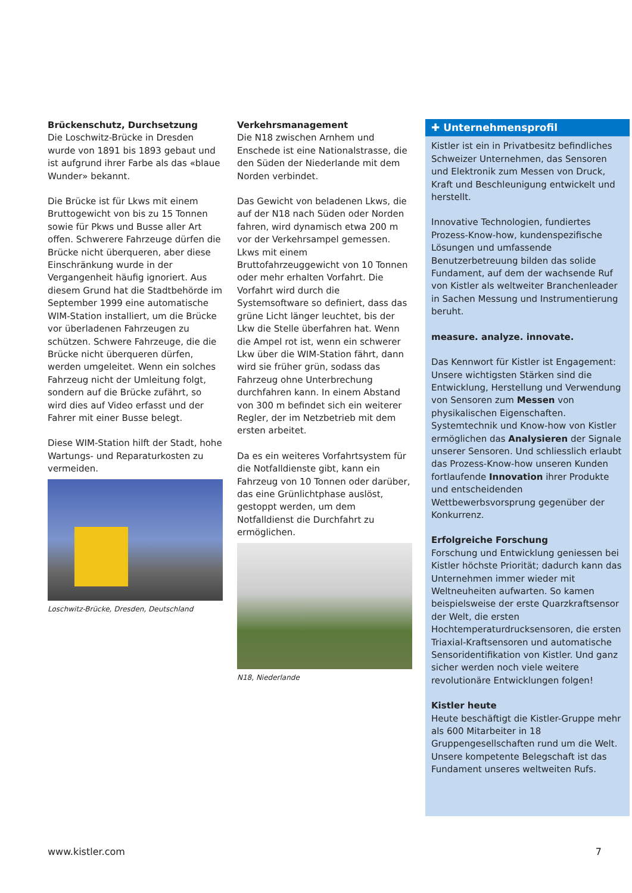Brückenschutz, Durchsetzung
Die Loschwitz-Brücke in Dresden wurde von 1891 bis 1893 gebaut und ist aufgrund ihrer Farbe als das «blaue Wunder» bekannt.
Die Brücke ist für Lkws mit einem Bruttogewicht von bis zu 15 Tonnen sowie für Pkws und Busse aller Art offen. Schwerere Fahrzeuge dürfen die Brücke nicht überqueren, aber diese Einschränkung wurde in der Vergangenheit häufig ignoriert. Aus diesem Grund hat die Stadtbehörde im September 1999 eine automatische WIM-Station installiert, um die Brücke vor überladenen Fahrzeugen zu schützen. Schwere Fahrzeuge, die die Brücke nicht überqueren dürfen, werden umgeleitet. Wenn ein solches Fahrzeug nicht der Umleitung folgt, sondern auf die Brücke zufährt, so wird dies auf Video erfasst und der Fahrer mit einer Busse belegt.
Diese WIM-Station hilft der Stadt, hohe Wartungs- und Reparaturkosten zu vermeiden.
Loschwitz-Brücke, Dresden, Deutschland
Verkehrsmanagement
Die N18 zwischen Arnhem und Enschede ist eine Nationalstrasse, die den Süden der Niederlande mit dem Norden verbindet.
Das Gewicht von beladenen Lkws, die auf der N18 nach Süden oder Norden fahren, wird dynamisch etwa 200 m vor der Verkehrsampel gemessen. Lkws mit einem Bruttofahrzeuggewicht von 10 Tonnen oder mehr erhalten Vorfahrt. Die Vorfahrt wird durch die Systemsoftware so definiert, dass das grüne Licht länger leuchtet, bis der Lkw die Stelle überfahren hat. Wenn die Ampel rot ist, wenn ein schwerer Lkw über die WIM-Station fährt, dann wird sie früher grün, sodass das Fahrzeug ohne Unterbrechung durchfahren kann. In einem Abstand von 300 m befindet sich ein weiterer Regler, der im Netzbetrieb mit dem ersten arbeitet.
Da es ein weiteres Vorfahrtsystem für die Notfalldienste gibt, kann ein Fahrzeug von 10 Tonnen oder darüber, das eine Grünlichtphase auslöst, gestoppt werden, um dem Notfalldienst die Durchfahrt zu ermöglichen.
N18, Niederlande
✚ Unternehmensprofil
Kistler ist ein in Privatbesitz befindliches Schweizer Unternehmen, das Sensoren und Elektronik zum Messen von Druck, Kraft und Beschleunigung entwickelt und herstellt.
Innovative Technologien, fundiertes Prozess-Know-how, kundenspezifische Lösungen und umfassende Benutzerbetreuung bilden das solide Fundament, auf dem der wachsende Ruf von Kistler als weltweiter Branchenleader in Sachen Messung und Instrumentierung beruht.
measure. analyze. innovate.
Das Kennwort für Kistler ist Engagement: Unsere wichtigsten Stärken sind die Entwicklung, Herstellung und Verwendung von Sensoren zum Messen von physikalischen Eigenschaften. Systemtechnik und Know-how von Kistler ermöglichen das Analysieren der Signale unserer Sensoren. Und schliesslich erlaubt das Prozess-Know-how unseren Kunden fortlaufende Innovation ihrer Produkte und entscheidenden Wettbewerbsvorsprung gegenüber der Konkurrenz.
Erfolgreiche Forschung
Forschung und Entwicklung geniessen bei Kistler höchste Priorität; dadurch kann das Unternehmen immer wieder mit Weltneuheiten aufwarten. So kamen beispielsweise der erste Quarzkraftsensor der Welt, die ersten Hochtemperaturdrucksensoren, die ersten Triaxial-Kraftsensoren und automatische Sensoridentifikation von Kistler. Und ganz sicher werden noch viele weitere revolutionäre Entwicklungen folgen!
Kistler heute
Heute beschäftigt die Kistler-Gruppe mehr als 600 Mitarbeiter in 18 Gruppengesellschaften rund um die Welt. Unsere kompetente Belegschaft ist das Fundament unseres weltweiten Rufs.
www.kistler.com 7